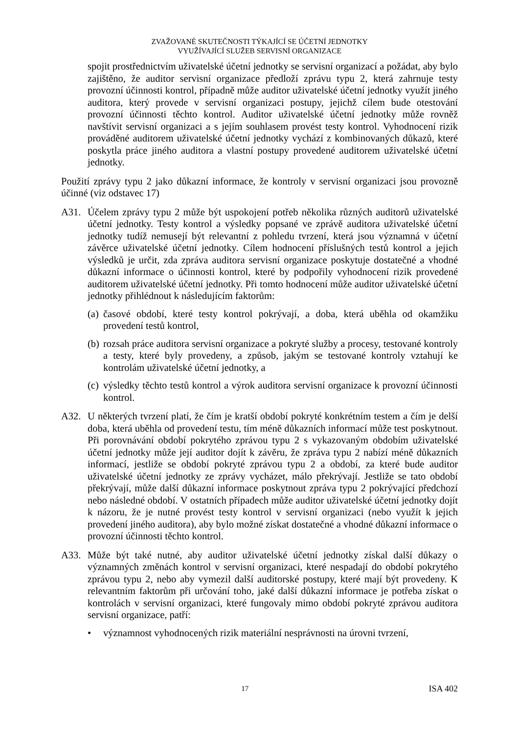ZVAŽOVANÉ SKUTEČNOSTI TÝKAJÍCÍ SE ÚČETNÍ JEDNOTKY
VYUŽÍVAJÍCÍ SLUŽEB SERVISNÍ ORGANIZACE
spojit prostřednictvím uživatelské účetní jednotky se servisní organizací a požádat, aby bylo zajištěno, že auditor servisní organizace předloží zprávu typu 2, která zahrnuje testy provozní účinnosti kontrol, případně může auditor uživatelské účetní jednotky využít jiného auditora, který provede v servisní organizaci postupy, jejichž cílem bude otestování provozní účinnosti těchto kontrol. Auditor uživatelské účetní jednotky může rovněž navštívit servisní organizaci a s jejím souhlasem provést testy kontrol. Vyhodnocení rizik prováděné auditorem uživatelské účetní jednotky vychází z kombinovaných důkazů, které poskytla práce jiného auditora a vlastní postupy provedené auditorem uživatelské účetní jednotky.
Použití zprávy typu 2 jako důkazní informace, že kontroly v servisní organizaci jsou provozně účinné (viz odstavec 17)
A31. Účelem zprávy typu 2 může být uspokojení potřeb několika různých auditorů uživatelské účetní jednotky. Testy kontrol a výsledky popsané ve zprávě auditora uživatelské účetní jednotky tudíž nemusejí být relevantní z pohledu tvrzení, která jsou významná v účetní závěrce uživatelské účetní jednotky. Cílem hodnocení příslušných testů kontrol a jejich výsledků je určit, zda zpráva auditora servisní organizace poskytuje dostatečné a vhodné důkazní informace o účinnosti kontrol, které by podpořily vyhodnocení rizik provedené auditorem uživatelské účetní jednotky. Při tomto hodnocení může auditor uživatelské účetní jednotky přihlédnout k následujícím faktorům:
(a)
časové období, které testy kontrol pokrývají, a doba, která uběhla od okamžiku provedení testů kontrol,
(b)
rozsah práce auditora servisní organizace a pokryté služby a procesy, testované kontroly a testy, které byly provedeny, a způsob, jakým se testované kontroly vztahují ke kontrolám uživatelské účetní jednotky, a
(c)
výsledky těchto testů kontrol a výrok auditora servisní organizace k provozní účinnosti kontrol.
A32. U některých tvrzení platí, že čím je kratší období pokryté konkrétním testem a čím je delší doba, která uběhla od provedení testu, tím méně důkazních informací může test poskytnout. Při porovnávání období pokrytého zprávou typu 2 s vykazovaným obdobím uživatelské účetní jednotky může její auditor dojít k závěru, že zpráva typu 2 nabízí méně důkazních informací, jestliže se období pokryté zprávou typu 2 a období, za které bude auditor uživatelské účetní jednotky ze zprávy vycházet, málo překrývají. Jestliže se tato období překrývají, může další důkazní informace poskytnout zpráva typu 2 pokrývající předchozí nebo následné období. V ostatních případech může auditor uživatelské účetní jednotky dojít k názoru, že je nutné provést testy kontrol v servisní organizaci (nebo využít k jejich provedení jiného auditora), aby bylo možné získat dostatečné a vhodné důkazní informace o provozní účinnosti těchto kontrol.
A33. Může být také nutné, aby auditor uživatelské účetní jednotky získal další důkazy o významných změnách kontrol v servisní organizaci, které nespadají do období pokrytého zprávou typu 2, nebo aby vymezil další auditorské postupy, které mají být provedeny. K relevantním faktorům při určování toho, jaké další důkazní informace je potřeba získat o kontrolách v servisní organizaci, které fungovaly mimo období pokryté zprávou auditora servisní organizace, patří:
• významnost vyhodnocených rizik materiální nesprávnosti na úrovni tvrzení,
17 ISA 402